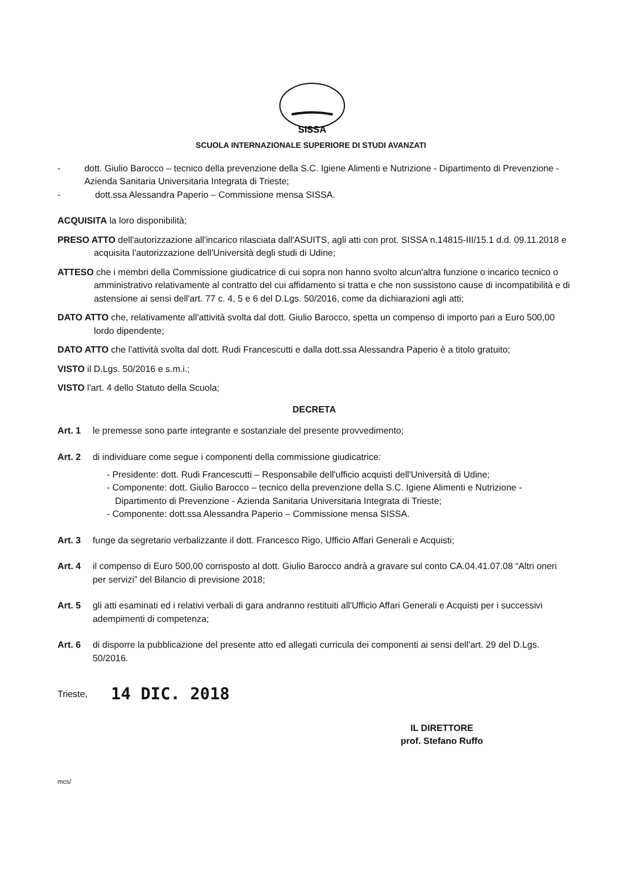SISSA
SCUOLA INTERNAZIONALE SUPERIORE DI STUDI AVANZATI
- dott. Giulio Barocco – tecnico della prevenzione della S.C. Igiene Alimenti e Nutrizione - Dipartimento di Prevenzione - Azienda Sanitaria Universitaria Integrata di Trieste;
- dott.ssa Alessandra Paperio – Commissione mensa SISSA.
ACQUISITA la loro disponibilità;
PRESO ATTO dell'autorizzazione all'incarico rilasciata dall'ASUITS, agli atti con prot. SISSA n.14815-III/15.1 d.d. 09.11.2018 e acquisita l'autorizzazione dell'Università degli studi di Udine;
ATTESO che i membri della Commissione giudicatrice di cui sopra non hanno svolto alcun'altra funzione o incarico tecnico o amministrativo relativamente al contratto del cui affidamento si tratta e che non sussistono cause di incompatibilità e di astensione ai sensi dell'art. 77 c. 4, 5 e 6 del D.Lgs. 50/2016, come da dichiarazioni agli atti;
DATO ATTO che, relativamente all'attività svolta dal dott. Giulio Barocco, spetta un compenso di importo pari a Euro 500,00 lordo dipendente;
DATO ATTO che l'attività svolta dal dott. Rudi Francescutti e dalla dott.ssa Alessandra Paperio è a titolo gratuito;
VISTO il D.Lgs. 50/2016 e s.m.i.;
VISTO l'art. 4 dello Statuto della Scuola;
DECRETA
Art. 1 le premesse sono parte integrante e sostanziale del presente provvedimento;
Art. 2 di individuare come segue i componenti della commissione giudicatrice:
- Presidente: dott. Rudi Francescutti – Responsabile dell'ufficio acquisti dell'Università di Udine;
- Componente: dott. Giulio Barocco – tecnico della prevenzione della S.C. Igiene Alimenti e Nutrizione - Dipartimento di Prevenzione - Azienda Sanitaria Universitaria Integrata di Trieste;
- Componente: dott.ssa Alessandra Paperio – Commissione mensa SISSA.
Art. 3 funge da segretario verbalizzante il dott. Francesco Rigo, Ufficio Affari Generali e Acquisti;
Art. 4 il compenso di Euro 500,00 corrisposto al dott. Giulio Barocco andrà a gravare sul conto CA.04.41.07.08 “Altri oneri per servizi” del Bilancio di previsione 2018;
Art. 5 gli atti esaminati ed i relativi verbali di gara andranno restituiti all'Ufficio Affari Generali e Acquisti per i successivi adempimenti di competenza;
Art. 6 di disporre la pubblicazione del presente atto ed allegati curricula dei componenti ai sensi dell'art. 29 del D.Lgs. 50/2016.
Trieste, 14 DIC. 2018
IL DIRETTORE
prof. Stefano Ruffo
mcs/